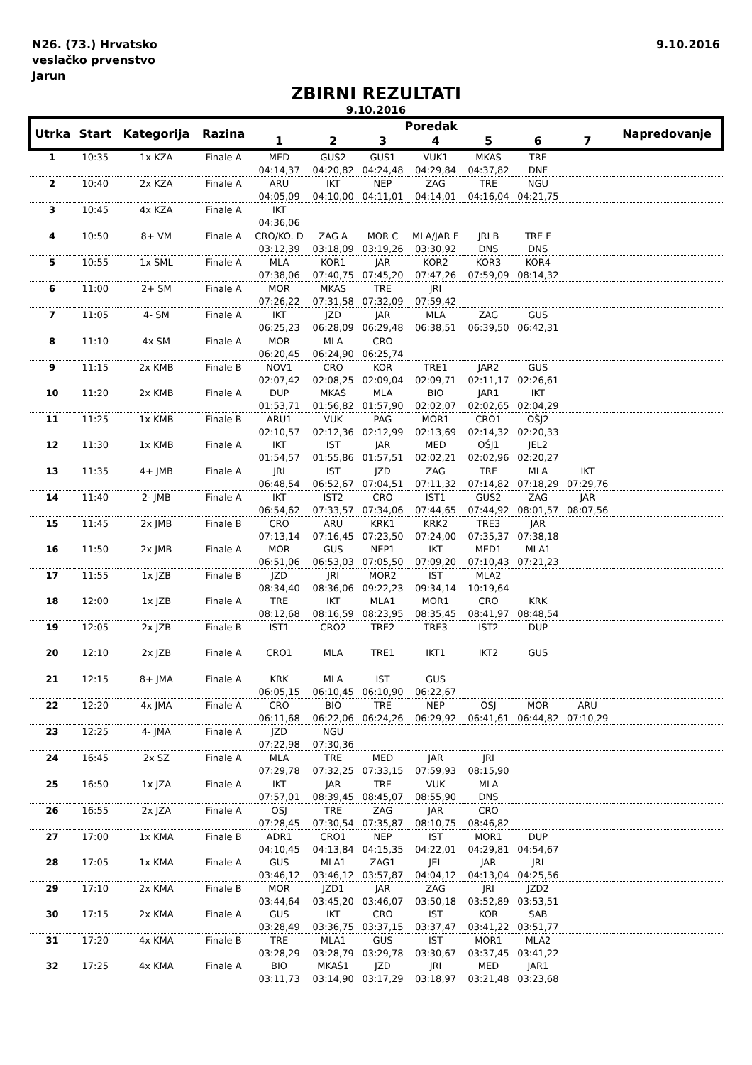N26. (73.) Hrvatsko
veslačko prvenstvo
Jarun
9.10.2016
ZBIRNI REZULTATI
9.10.2016
| Utrka | Start | Kategorija | Razina | Poredak | | | | | | | Napredovanje |
| --- | --- | --- | --- | --- | --- | --- | --- | --- | --- | --- | --- |
| | | | | 1 | 2 | 3 | 4 | 5 | 6 | 7 | |
| 1 | 10:35 | 1x KZA | Finale A | MED | GUS2 | GUS1 | VUK1 | MKAS | TRE | | |
| | | | | 04:14,37 | 04:20,82 | 04:24,48 | 04:29,84 | 04:37,82 | DNF | | |
| 2 | 10:40 | 2x KZA | Finale A | ARU | IKT | NEP | ZAG | TRE | NGU | | |
| | | | | 04:05,09 | 04:10,00 | 04:11,01 | 04:14,01 | 04:16,04 | 04:21,75 | | |
| 3 | 10:45 | 4x KZA | Finale A | IKT | | | | | | | |
| | | | | 04:36,06 | | | | | | | |
| 4 | 10:50 | 8+ VM | Finale A | CRO/KO. D | ZAG A | MOR C | MLA/JAR E | JRI B | TRE F | | |
| | | | | 03:12,39 | 03:18,09 | 03:19,26 | 03:30,92 | DNS | DNS | | |
| 5 | 10:55 | 1x SML | Finale A | MLA | KOR1 | JAR | KOR2 | KOR3 | KOR4 | | |
| | | | | 07:38,06 | 07:40,75 | 07:45,20 | 07:47,26 | 07:59,09 | 08:14,32 | | |
| 6 | 11:00 | 2+ SM | Finale A | MOR | MKAS | TRE | JRI | | | | |
| | | | | 07:26,22 | 07:31,58 | 07:32,09 | 07:59,42 | | | | |
| 7 | 11:05 | 4- SM | Finale A | IKT | JZD | JAR | MLA | ZAG | GUS | | |
| | | | | 06:25,23 | 06:28,09 | 06:29,48 | 06:38,51 | 06:39,50 | 06:42,31 | | |
| 8 | 11:10 | 4x SM | Finale A | MOR | MLA | CRO | | | | | |
| | | | | 06:20,45 | 06:24,90 | 06:25,74 | | | | | |
| 9 | 11:15 | 2x KMB | Finale B | NOV1 | CRO | KOR | TRE1 | JAR2 | GUS | | |
| | | | | 02:07,42 | 02:08,25 | 02:09,04 | 02:09,71 | 02:11,17 | 02:26,61 | | |
| 10 | 11:20 | 2x KMB | Finale A | DUP | MKAŠ | MLA | BIO | JAR1 | IKT | | |
| | | | | 01:53,71 | 01:56,82 | 01:57,90 | 02:02,07 | 02:02,65 | 02:04,29 | | |
| 11 | 11:25 | 1x KMB | Finale B | ARU1 | VUK | PAG | MOR1 | CRO1 | OŠJ2 | | |
| | | | | 02:10,57 | 02:12,36 | 02:12,99 | 02:13,69 | 02:14,32 | 02:20,33 | | |
| 12 | 11:30 | 1x KMB | Finale A | IKT | IST | JAR | MED | OŠJ1 | JEL2 | | |
| | | | | 01:54,57 | 01:55,86 | 01:57,51 | 02:02,21 | 02:02,96 | 02:20,27 | | |
| 13 | 11:35 | 4+ JMB | Finale A | JRI | IST | JZD | ZAG | TRE | MLA | IKT | |
| | | | | 06:48,54 | 06:52,67 | 07:04,51 | 07:11,32 | 07:14,82 | 07:18,29 | 07:29,76 | |
| 14 | 11:40 | 2- JMB | Finale A | IKT | IST2 | CRO | IST1 | GUS2 | ZAG | JAR | |
| | | | | 06:54,62 | 07:33,57 | 07:34,06 | 07:44,65 | 07:44,92 | 08:01,57 | 08:07,56 | |
| 15 | 11:45 | 2x JMB | Finale B | CRO | ARU | KRK1 | KRK2 | TRE3 | JAR | | |
| | | | | 07:13,14 | 07:16,45 | 07:23,50 | 07:24,00 | 07:35,37 | 07:38,18 | | |
| 16 | 11:50 | 2x JMB | Finale A | MOR | GUS | NEP1 | IKT | MED1 | MLA1 | | |
| | | | | 06:51,06 | 06:53,03 | 07:05,50 | 07:09,20 | 07:10,43 | 07:21,23 | | |
| 17 | 11:55 | 1x JZB | Finale B | JZD | JRI | MOR2 | IST | MLA2 | | | |
| | | | | 08:34,40 | 08:36,06 | 09:22,23 | 09:34,14 | 10:19,64 | | | |
| 18 | 12:00 | 1x JZB | Finale A | TRE | IKT | MLA1 | MOR1 | CRO | KRK | | |
| | | | | 08:12,68 | 08:16,59 | 08:23,95 | 08:35,45 | 08:41,97 | 08:48,54 | | |
| 19 | 12:05 | 2x JZB | Finale B | IST1 | CRO2 | TRE2 | TRE3 | IST2 | DUP | | |
| 20 | 12:10 | 2x JZB | Finale A | CRO1 | MLA | TRE1 | IKT1 | IKT2 | GUS | | |
| 21 | 12:15 | 8+ JMA | Finale A | KRK | MLA | IST | GUS | | | | |
| | | | | 06:05,15 | 06:10,45 | 06:10,90 | 06:22,67 | | | | |
| 22 | 12:20 | 4x JMA | Finale A | CRO | BIO | TRE | NEP | OSJ | MOR | ARU | |
| | | | | 06:11,68 | 06:22,06 | 06:24,26 | 06:29,92 | 06:41,61 | 06:44,82 | 07:10,29 | |
| 23 | 12:25 | 4- JMA | Finale A | JZD | NGU | | | | | | |
| | | | | 07:22,98 | 07:30,36 | | | | | | |
| 24 | 16:45 | 2x SZ | Finale A | MLA | TRE | MED | JAR | JRI | | | |
| | | | | 07:29,78 | 07:32,25 | 07:33,15 | 07:59,93 | 08:15,90 | | | |
| 25 | 16:50 | 1x JZA | Finale A | IKT | JAR | TRE | VUK | MLA | | | |
| | | | | 07:57,01 | 08:39,45 | 08:45,07 | 08:55,90 | DNS | | | |
| 26 | 16:55 | 2x JZA | Finale A | OSJ | TRE | ZAG | JAR | CRO | | | |
| | | | | 07:28,45 | 07:30,54 | 07:35,87 | 08:10,75 | 08:46,82 | | | |
| 27 | 17:00 | 1x KMA | Finale B | ADR1 | CRO1 | NEP | IST | MOR1 | DUP | | |
| | | | | 04:10,45 | 04:13,84 | 04:15,35 | 04:22,01 | 04:29,81 | 04:54,67 | | |
| 28 | 17:05 | 1x KMA | Finale A | GUS | MLA1 | ZAG1 | JEL | JAR | JRI | | |
| | | | | 03:46,12 | 03:46,12 | 03:57,87 | 04:04,12 | 04:13,04 | 04:25,56 | | |
| 29 | 17:10 | 2x KMA | Finale B | MOR | JZD1 | JAR | ZAG | JRI | JZD2 | | |
| | | | | 03:44,64 | 03:45,20 | 03:46,07 | 03:50,18 | 03:52,89 | 03:53,51 | | |
| 30 | 17:15 | 2x KMA | Finale A | GUS | IKT | CRO | IST | KOR | SAB | | |
| | | | | 03:28,49 | 03:36,75 | 03:37,15 | 03:37,47 | 03:41,22 | 03:51,77 | | |
| 31 | 17:20 | 4x KMA | Finale B | TRE | MLA1 | GUS | IST | MOR1 | MLA2 | | |
| | | | | 03:28,29 | 03:28,79 | 03:29,78 | 03:30,67 | 03:37,45 | 03:41,22 | | |
| 32 | 17:25 | 4x KMA | Finale A | BIO | MKAŠ1 | JZD | JRI | MED | JAR1 | | |
| | | | | 03:11,73 | 03:14,90 | 03:17,29 | 03:18,97 | 03:21,48 | 03:23,68 | | |